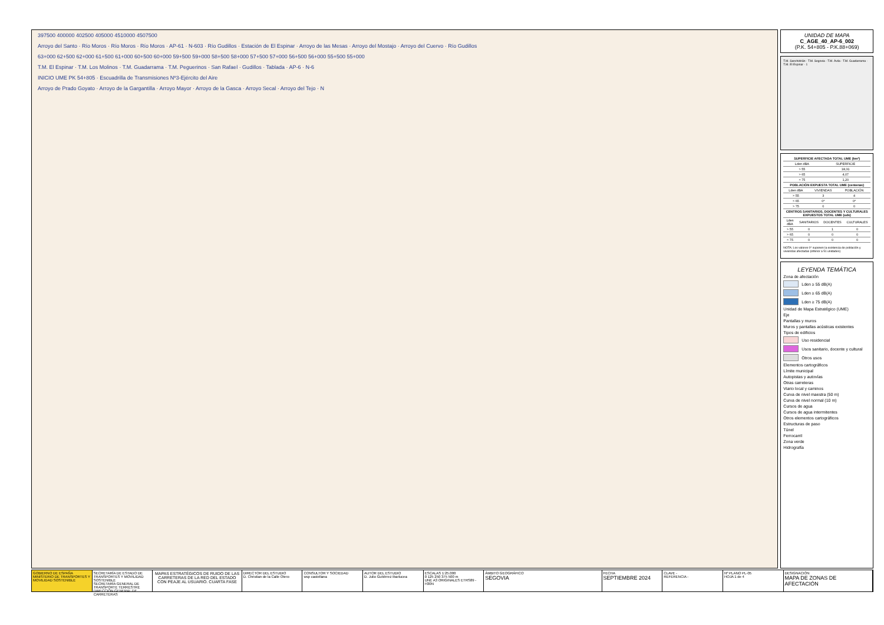397500 400000 402500 405000 4510000 4507500
Arroyo del Santo · Río Moros · Río Moros · Río Moros · AP-61 · N-603 · Río Gudillos · Estación de El Espinar · Arroyo de las Mesas · Arroyo del Mostajo · Arroyo del Cuervo · Río Gudillos
63+000 62+500 62+000 61+500 61+000 60+500 60+000 59+500 59+000 58+500 58+000 57+500 57+000 56+500 56+000 55+500 55+000
T.M. El Espinar · T.M. Los Molinos · T.M. Guadarrama · T.M. Peguerinos · San Rafael · Gudillos · Tablada · AP-6 · N-6
INICIO UME PK 54+805 · Escuadrilla de Transmisiones Nº3-Ejército del Aire
Arroyo de Prado Goyato · Arroyo de la Gargantilla · Arroyo Mayor · Arroyo de la Gasca · Arroyo Secal · Arroyo del Tejo · N
UNIDAD DE MAPA
C_AGE_40_AP-6_002
(P.K. 54+805 - P.K.88+069)
T.M. Sanchidrián · T.M. Segovia · T.M. Ávila · T.M. Guadarrama · T.M. El Espinar · 1
| SUPERFICIE AFECTADA TOTAL UME (km²) | |
| --- | --- |
| Lden dBA | SUPERFICIE |
| > 55 | 18,31 |
| > 65 | 4,07 |
| > 75 | 1,20 |
| POBLACIÓN EXPUESTA TOTAL UME (centenas) | | |
| --- | --- | --- |
| Lden dBA | VIVIENDAS | POBLACIÓN |
| > 55 | 3 | 4 |
| > 65 | 0* | 0* |
| > 75 | 0 | 0 |
| CENTROS SANITARIOS, DOCENTES Y CULTURALES EXPUESTOS TOTAL UME (uds) | | | |
| --- | --- | --- | --- |
| Lden dBA | SANITARIOS | DOCENTES | CULTURALES |
| > 55 | 0 | 1 | 0 |
| > 65 | 0 | 0 | 0 |
| > 75 | 0 | 0 | 0 |
NOTA: Los valores 0* suponen la existencia de población y viviendas afectadas (inferior a 51 unidades)
LEYENDA TEMÁTICA
Zona de afectación
Lden ≥ 55 dB(A)
Lden ≥ 65 dB(A)
Lden ≥ 75 dB(A)
Unidad de Mapa Estratégico (UME)
Eje
Pantallas y muros
Muros y pantallas acústicas existentes
Tipos de edificios
Uso residencial
Usos sanitario, docente y cultural
Otros usos
Elementos cartográficos
Límite municipal
Autopistas y autovías
Otras carreteras
Viario local y caminos
Curva de nivel maestra (50 m)
Curva de nivel normal (10 m)
Cursos de agua
Cursos de agua intermitentes
Otros elementos cartográficos
Estructuras de paso
Túnel
Ferrocarril
Zona verde
Hidrografía
GOBIERNO DE ESPAÑA MINISTERIO DE TRANSPORTES Y MOVILIDAD SOSTENIBLE
SECRETARÍA DE ESTADO DE TRANSPORTES Y MOVILIDAD SOSTENIBLE
SECRETARÍA GENERAL DE TRANSPORTE TERRESTRE
DIRECCIÓN GENERAL DE CARRETERAS
MAPAS ESTRATÉGICOS DE RUIDO DE LAS CARRETERAS DE LA RED DEL ESTADO CON PEAJE AL USUARIO. CUARTA FASE
DIRECTOR DEL ESTUDIO
D. Christian de la Calle Otero
CONSULTOR Y SOCIEDAD
wsp castellana
AUTOR DEL ESTUDIO
D. Julio Gutiérrez Ibarlucea
ESCALAS 1:25.000
0 125 250 375 500 m
UNE A3 ORIGINALES ETRS89 - H30N
ÁMBITO GEOGRÁFICO
SEGOVIA
FECHA
SEPTIEMBRE 2024
CLAVE -
REFERENCIA -
Nº PLANO PL-05
HOJA 1 de 4
DESIGNACIÓN
MAPA DE ZONAS DE AFECTACIÓN